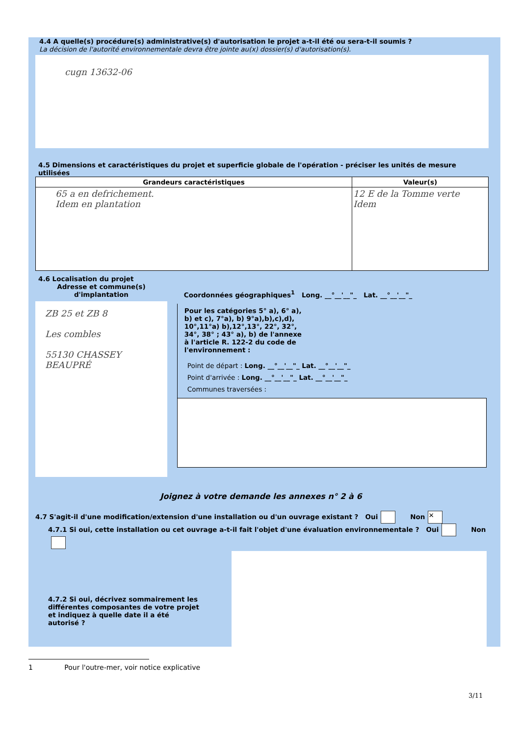4.4 A quelle(s) procédure(s) administrative(s) d'autorisation le projet a-t-il été ou sera-t-il soumis ?
La décision de l'autorité environnementale devra être jointe au(x) dossier(s) d'autorisation(s).
cugn 13632-06
4.5 Dimensions et caractéristiques du projet et superficie globale de l'opération - préciser les unités de mesure utilisées
| Grandeurs caractéristiques | Valeur(s) |
| --- | --- |
| 65 a en defrichement. Idem en plantation | 12 E de la Tomme verte Idem |
4.6 Localisation du projet
Adresse et commune(s) d'implantation
ZB 25 et ZB 8
Les combles
55130 CHASSEY BEAUPRÉ
Coordonnées géographiques<sup>1</sup> Long. __°__'__"_ Lat. __°__'__"_
Pour les catégories 5° a), 6° a), b) et c), 7°a), b) 9°a),b),c),d), 10°,11°a) b),12°,13°, 22°, 32°, 34°, 38° ; 43° a), b) de l'annexe à l'article R. 122-2 du code de l'environnement :
Point de départ : Long. __°__'__"_ Lat. __°__'__"_
Point d'arrivée : Long. __°__'__"_ Lat. __°__'__"_
Communes traversées :
Joignez à votre demande les annexes n° 2 à 6
4.7 S'agit-il d'une modification/extension d'une installation ou d'un ouvrage existant ? Oui Non ✕
4.7.1 Si oui, cette installation ou cet ouvrage a-t-il fait l'objet d'une évaluation environnementale ? Oui Non
4.7.2 Si oui, décrivez sommairement les différentes composantes de votre projet et indiquez à quelle date il a été autorisé ?
1 Pour l'outre-mer, voir notice explicative
3/11